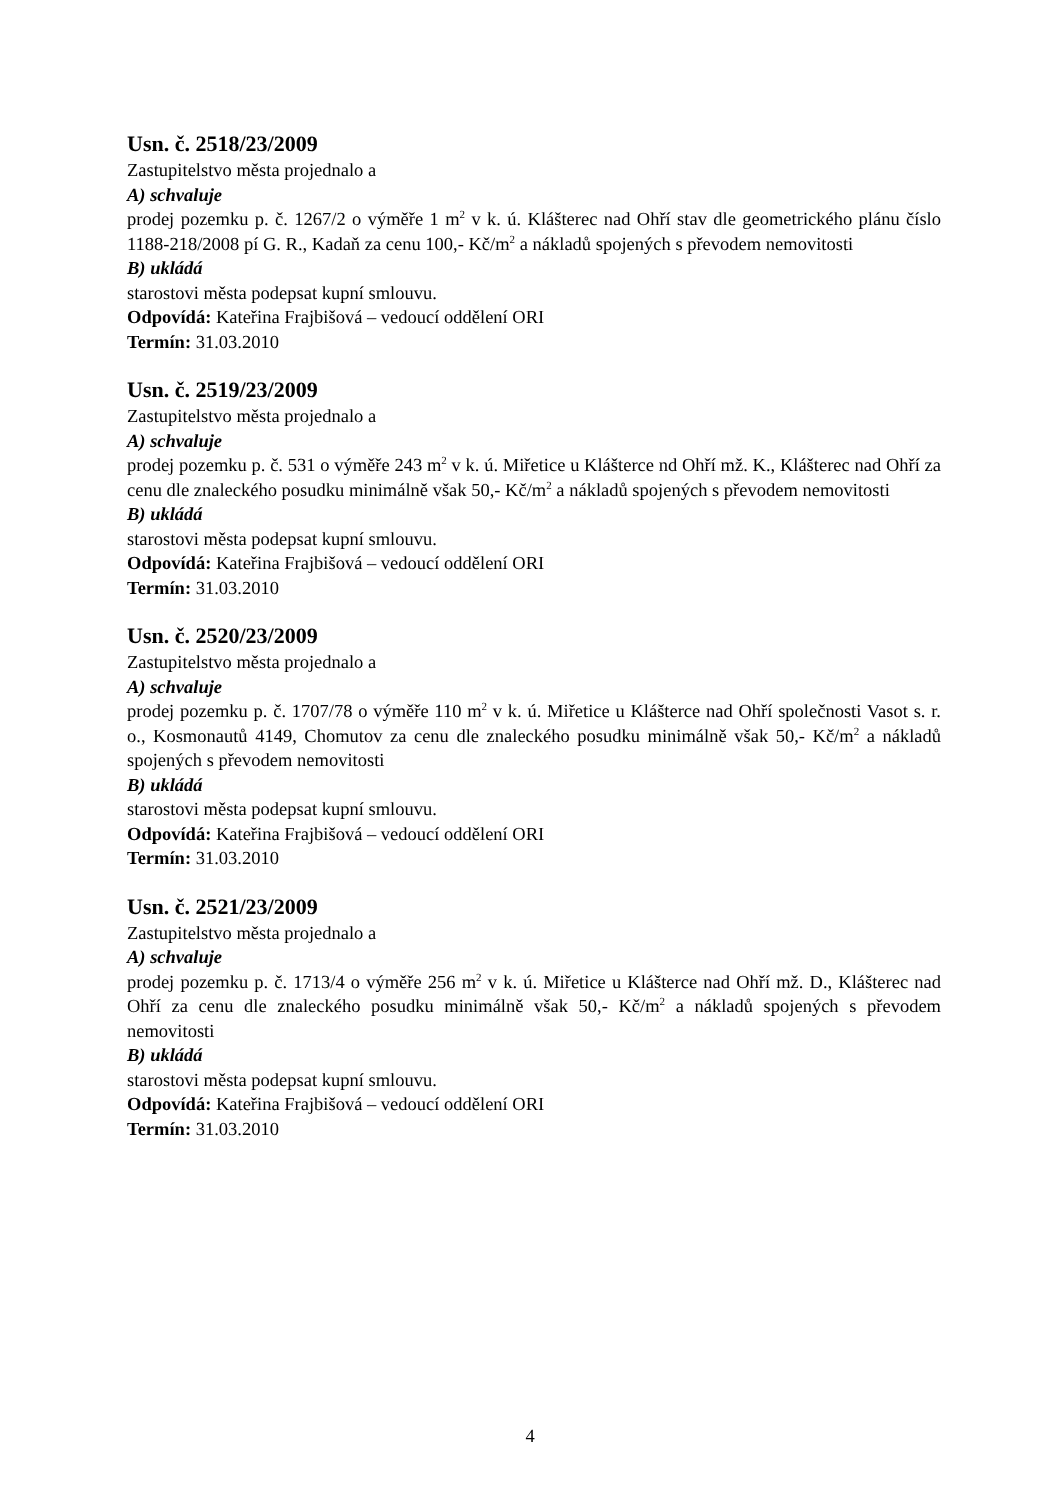Usn. č. 2518/23/2009
Zastupitelstvo města projednalo a
A) schvaluje
prodej pozemku p. č. 1267/2 o výměře 1 m<sup>2</sup> v k. ú. Klášterec nad Ohří stav dle geometrického plánu číslo 1188-218/2008 pí G. R., Kadaň za cenu 100,- Kč/m<sup>2</sup> a nákladů spojených s převodem nemovitosti
B) ukládá
starostovi města podepsat kupní smlouvu.
Odpovídá: Kateřina Frajbišová – vedoucí oddělení ORI
Termín: 31.03.2010
Usn. č. 2519/23/2009
Zastupitelstvo města projednalo a
A) schvaluje
prodej pozemku p. č. 531 o výměře 243 m<sup>2</sup> v k. ú. Miřetice u Klášterce nd Ohří mž. K., Klášterec nad Ohří za cenu dle znaleckého posudku minimálně však 50,- Kč/m<sup>2</sup> a nákladů spojených s převodem nemovitosti
B) ukládá
starostovi města podepsat kupní smlouvu.
Odpovídá: Kateřina Frajbišová – vedoucí oddělení ORI
Termín: 31.03.2010
Usn. č. 2520/23/2009
Zastupitelstvo města projednalo a
A) schvaluje
prodej pozemku p. č. 1707/78 o výměře 110 m<sup>2</sup> v k. ú. Miřetice u Klášterce nad Ohří společnosti Vasot s. r. o., Kosmonautů 4149, Chomutov za cenu dle znaleckého posudku minimálně však 50,- Kč/m<sup>2</sup> a nákladů spojených s převodem nemovitosti
B) ukládá
starostovi města podepsat kupní smlouvu.
Odpovídá: Kateřina Frajbišová – vedoucí oddělení ORI
Termín: 31.03.2010
Usn. č. 2521/23/2009
Zastupitelstvo města projednalo a
A) schvaluje
prodej pozemku p. č. 1713/4 o výměře 256 m<sup>2</sup> v k. ú. Miřetice u Klášterce nad Ohří mž. D., Klášterec nad Ohří za cenu dle znaleckého posudku minimálně však 50,- Kč/m<sup>2</sup> a nákladů spojených s převodem nemovitosti
B) ukládá
starostovi města podepsat kupní smlouvu.
Odpovídá: Kateřina Frajbišová – vedoucí oddělení ORI
Termín: 31.03.2010
4